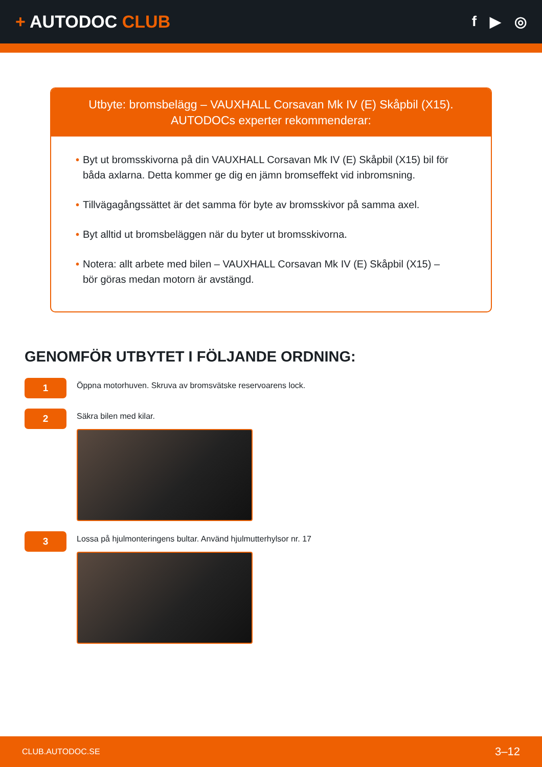+ AUTODOC CLUB
f ▶ ◎
Utbyte: bromsbelägg – VAUXHALL Corsavan Mk IV (E) Skåpbil (X15).
AUTODOCs experter rekommenderar:
• Byt ut bromsskivorna på din VAUXHALL Corsavan Mk IV (E) Skåpbil (X15) bil för båda axlarna. Detta kommer ge dig en jämn bromseffekt vid inbromsning.
• Tillvägagångssättet är det samma för byte av bromsskivor på samma axel.
• Byt alltid ut bromsbeläggen när du byter ut bromsskivorna.
• Notera: allt arbete med bilen – VAUXHALL Corsavan Mk IV (E) Skåpbil (X15) – bör göras medan motorn är avstängd.
GENOMFÖR UTBYTET I FÖLJANDE ORDNING:
1
Öppna motorhuven. Skruva av bromsvätske reservoarens lock.
2
Säkra bilen med kilar.
3
Lossa på hjulmonteringens bultar. Använd hjulmutterhylsor nr. 17
CLUB.AUTODOC.SE 3–12